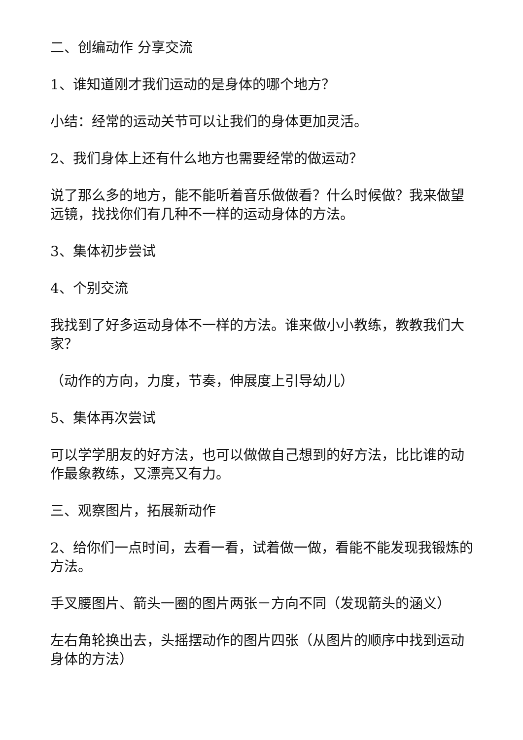二、创编动作 分享交流
1、谁知道刚才我们运动的是身体的哪个地方？
小结：经常的运动关节可以让我们的身体更加灵活。
2、我们身体上还有什么地方也需要经常的做运动？
说了那么多的地方，能不能听着音乐做做看？什么时候做？我来做望远镜，找找你们有几种不一样的运动身体的方法。
3、集体初步尝试
4、个别交流
我找到了好多运动身体不一样的方法。谁来做小小教练，教教我们大家？
（动作的方向，力度，节奏，伸展度上引导幼儿）
5、集体再次尝试
可以学学朋友的好方法，也可以做做自己想到的好方法，比比谁的动作最象教练，又漂亮又有力。
三、观察图片，拓展新动作
2、给你们一点时间，去看一看，试着做一做，看能不能发现我锻炼的方法。
手叉腰图片、箭头一圈的图片两张－方向不同（发现箭头的涵义）
左右角轮换出去，头摇摆动作的图片四张（从图片的顺序中找到运动身体的方法）